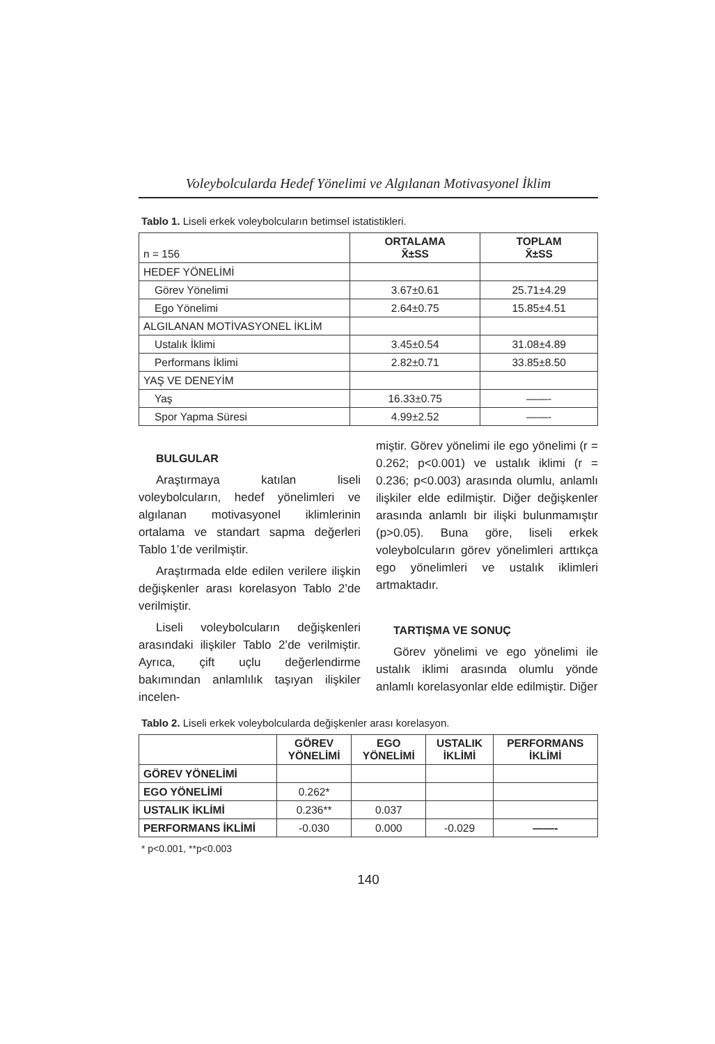Voleybolcularda Hedef Yönelimi ve Algılanan Motivasyonel İklim
Tablo 1. Liseli erkek voleybolcuların betimsel istatistikleri.
| n = 156 | ORTALAMA X̄±SS | TOPLAM X̄±SS |
| HEDEF YÖNELİMİ | | |
| Görev Yönelimi | 3.67±0.61 | 25.71±4.29 |
| Ego Yönelimi | 2.64±0.75 | 15.85±4.51 |
| ALGILANAN MOTİVASYONEL İKLİM | | |
| Ustalık İklimi | 3.45±0.54 | 31.08±4.89 |
| Performans İklimi | 2.82±0.71 | 33.85±8.50 |
| YAŞ VE DENEYİM | | |
| Yaş | 16.33±0.75 | ——- |
| Spor Yapma Süresi | 4.99±2.52 | ——- |
BULGULAR
Araştırmaya katılan liseli voleybolcuların, hedef yönelimleri ve algılanan motivasyonel iklimlerinin ortalama ve standart sapma değerleri Tablo 1’de verilmiştir.
Araştırmada elde edilen verilere ilişkin değişkenler arası korelasyon Tablo 2’de verilmiştir.
Liseli voleybolcuların değişkenleri arasındaki ilişkiler Tablo 2’de verilmiştir. Ayrıca, çift uçlu değerlendirme bakımından anlamlılık taşıyan ilişkiler incelen-
miştir. Görev yönelimi ile ego yönelimi (r = 0.262; p<0.001) ve ustalık iklimi (r = 0.236; p<0.003) arasında olumlu, anlamlı ilişkiler elde edilmiştir. Diğer değişkenler arasında anlamlı bir ilişki bulunmamıştır (p>0.05). Buna göre, liseli erkek voleybolcuların görev yönelimleri arttıkça ego yönelimleri ve ustalık iklimleri artmaktadır.
TARTIŞMA VE SONUÇ
Görev yönelimi ve ego yönelimi ile ustalık iklimi arasında olumlu yönde anlamlı korelasyonlar elde edilmiştir. Diğer
Tablo 2. Liseli erkek voleybolcularda değişkenler arası korelasyon.
| | GÖREV YÖNELİMİ | EGO YÖNELİMİ | USTALIK İKLİMİ | PERFORMANS İKLİMİ |
| GÖREV YÖNELİMİ | | | | |
| EGO YÖNELİMİ | 0.262* | | | |
| USTALIK İKLİMİ | 0.236** | 0.037 | | |
| PERFORMANS İKLİMİ | -0.030 | 0.000 | -0.029 | ——- |
* p<0.001, **p<0.003
140